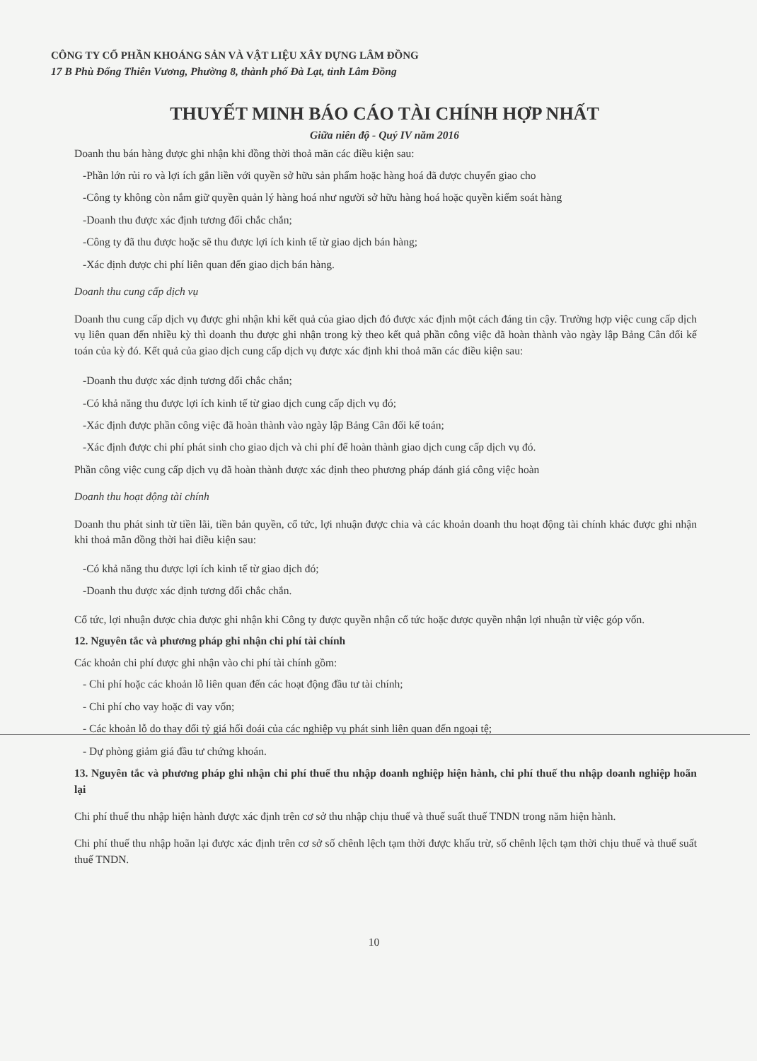CÔNG TY CỔ PHẦN KHOÁNG SẢN VÀ VẬT LIỆU XÂY DỰNG LÂM ĐỒNG
17 B Phù Đổng Thiên Vương, Phường 8, thành phố Đà Lạt, tỉnh Lâm Đồng
THUYẾT MINH BÁO CÁO TÀI CHÍNH HỢP NHẤT
Giữa niên độ - Quý IV năm 2016
Doanh thu bán hàng được ghi nhận khi đồng thời thoả mãn các điều kiện sau:
-Phần lớn rủi ro và lợi ích gắn liền với quyền sở hữu sản phẩm hoặc hàng hoá đã được chuyển giao cho
-Công ty không còn nắm giữ quyền quản lý hàng hoá như người sở hữu hàng hoá hoặc quyền kiểm soát hàng
-Doanh thu được xác định tương đối chắc chắn;
-Công ty đã thu được hoặc sẽ thu được lợi ích kinh tế từ giao dịch bán hàng;
-Xác định được chi phí liên quan đến giao dịch bán hàng.
Doanh thu cung cấp dịch vụ
Doanh thu cung cấp dịch vụ được ghi nhận khi kết quả của giao dịch đó được xác định một cách đáng tin cậy. Trường hợp việc cung cấp dịch vụ liên quan đến nhiều kỳ thì doanh thu được ghi nhận trong kỳ theo kết quả phần công việc đã hoàn thành vào ngày lập Bảng Cân đối kế toán của kỳ đó. Kết quả của giao dịch cung cấp dịch vụ được xác định khi thoả mãn các điều kiện sau:
-Doanh thu được xác định tương đối chắc chắn;
-Có khả năng thu được lợi ích kinh tế từ giao dịch cung cấp dịch vụ đó;
-Xác định được phần công việc đã hoàn thành vào ngày lập Bảng Cân đối kế toán;
-Xác định được chi phí phát sinh cho giao dịch và chi phí để hoàn thành giao dịch cung cấp dịch vụ đó.
Phần công việc cung cấp dịch vụ đã hoàn thành được xác định theo phương pháp đánh giá công việc hoàn
Doanh thu hoạt động tài chính
Doanh thu phát sinh từ tiền lãi, tiền bản quyền, cổ tức, lợi nhuận được chia và các khoản doanh thu hoạt động tài chính khác được ghi nhận khi thoả mãn đồng thời hai điều kiện sau:
-Có khả năng thu được lợi ích kinh tế từ giao dịch đó;
-Doanh thu được xác định tương đối chắc chắn.
Cổ tức, lợi nhuận được chia được ghi nhận khi Công ty được quyền nhận cổ tức hoặc được quyền nhận lợi nhuận từ việc góp vốn.
12. Nguyên tắc và phương pháp ghi nhận chi phí tài chính
Các khoản chi phí được ghi nhận vào chi phí tài chính gồm:
- Chi phí hoặc các khoản lỗ liên quan đến các hoạt động đầu tư tài chính;
- Chi phí cho vay hoặc đi vay vốn;
- Các khoản lỗ do thay đổi tỷ giá hối đoái của các nghiệp vụ phát sinh liên quan đến ngoại tệ;
- Dự phòng giảm giá đầu tư chứng khoán.
13. Nguyên tắc và phương pháp ghi nhận chi phí thuế thu nhập doanh nghiệp hiện hành, chi phí thuế thu nhập doanh nghiệp hoãn lại
Chi phí thuế thu nhập hiện hành được xác định trên cơ sở thu nhập chịu thuế và thuế suất thuế TNDN trong năm hiện hành.
Chi phí thuế thu nhập hoãn lại được xác định trên cơ sở số chênh lệch tạm thời được khấu trừ, số chênh lệch tạm thời chịu thuế và thuế suất thuế TNDN.
10